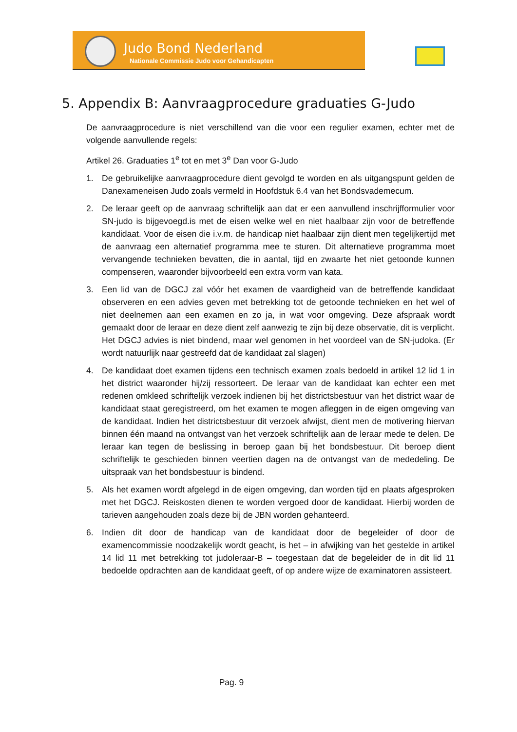Judo Bond Nederland
Nationale Commissie Judo voor Gehandicapten
5. Appendix B: Aanvraagprocedure graduaties G-Judo
De aanvraagprocedure is niet verschillend van die voor een regulier examen, echter met de volgende aanvullende regels:
Artikel 26. Graduaties 1<sup>e</sup> tot en met 3<sup>e</sup> Dan voor G-Judo
1. De gebruikelijke aanvraagprocedure dient gevolgd te worden en als uitgangspunt gelden de Danexameneisen Judo zoals vermeld in Hoofdstuk 6.4 van het Bondsvademecum.
2. De leraar geeft op de aanvraag schriftelijk aan dat er een aanvullend inschrijfformulier voor SN-judo is bijgevoegd.is met de eisen welke wel en niet haalbaar zijn voor de betreffende kandidaat. Voor de eisen die i.v.m. de handicap niet haalbaar zijn dient men tegelijkertijd met de aanvraag een alternatief programma mee te sturen. Dit alternatieve programma moet vervangende technieken bevatten, die in aantal, tijd en zwaarte het niet getoonde kunnen compenseren, waaronder bijvoorbeeld een extra vorm van kata.
3. Een lid van de DGCJ zal vóór het examen de vaardigheid van de betreffende kandidaat observeren en een advies geven met betrekking tot de getoonde technieken en het wel of niet deelnemen aan een examen en zo ja, in wat voor omgeving. Deze afspraak wordt gemaakt door de leraar en deze dient zelf aanwezig te zijn bij deze observatie, dit is verplicht. Het DGCJ advies is niet bindend, maar wel genomen in het voordeel van de SN-judoka. (Er wordt natuurlijk naar gestreefd dat de kandidaat zal slagen)
4. De kandidaat doet examen tijdens een technisch examen zoals bedoeld in artikel 12 lid 1 in het district waaronder hij/zij ressorteert. De leraar van de kandidaat kan echter een met redenen omkleed schriftelijk verzoek indienen bij het districtsbestuur van het district waar de kandidaat staat geregistreerd, om het examen te mogen afleggen in de eigen omgeving van de kandidaat. Indien het districtsbestuur dit verzoek afwijst, dient men de motivering hiervan binnen één maand na ontvangst van het verzoek schriftelijk aan de leraar mede te delen. De leraar kan tegen de beslissing in beroep gaan bij het bondsbestuur. Dit beroep dient schriftelijk te geschieden binnen veertien dagen na de ontvangst van de mededeling. De uitspraak van het bondsbestuur is bindend.
5. Als het examen wordt afgelegd in de eigen omgeving, dan worden tijd en plaats afgesproken met het DGCJ. Reiskosten dienen te worden vergoed door de kandidaat. Hierbij worden de tarieven aangehouden zoals deze bij de JBN worden gehanteerd.
6. Indien dit door de handicap van de kandidaat door de begeleider of door de examencommissie noodzakelijk wordt geacht, is het – in afwijking van het gestelde in artikel 14 lid 11 met betrekking tot judoleraar-B – toegestaan dat de begeleider de in dit lid 11 bedoelde opdrachten aan de kandidaat geeft, of op andere wijze de examinatoren assisteert.
Pag. 9